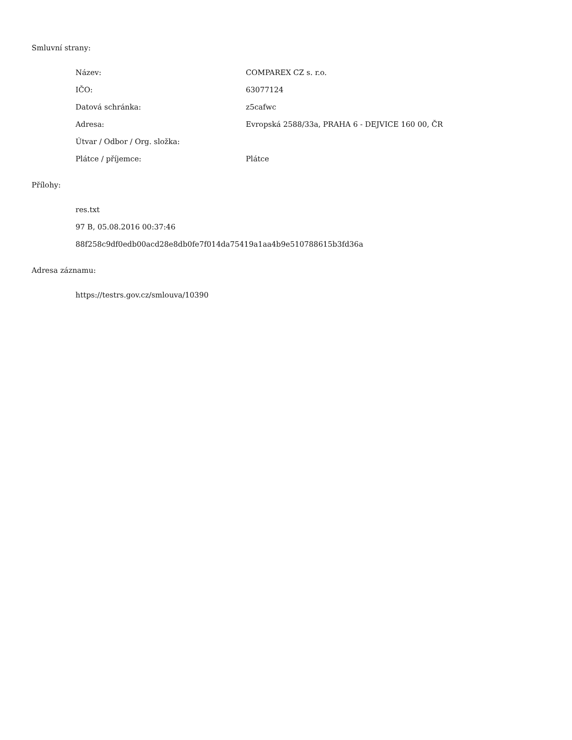Smluvní strany:
Název: COMPAREX CZ s. r.o.
IČO: 63077124
Datová schránka: z5cafwc
Adresa: Evropská 2588/33a, PRAHA 6 - DEJVICE 160 00, ČR
Útvar / Odbor / Org. složka:
Plátce / příjemce: Plátce
Přílohy:
res.txt
97 B, 05.08.2016 00:37:46
88f258c9df0edb00acd28e8db0fe7f014da75419a1aa4b9e510788615b3fd36a
Adresa záznamu:
https://testrs.gov.cz/smlouva/10390